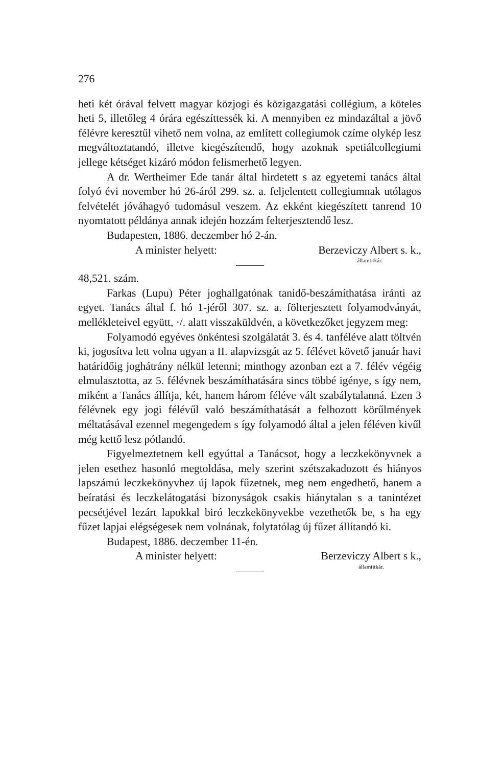276
heti két órával felvett magyar közjogi és közigazgatási collégium, a köteles heti 5, illetőleg 4 órára egészíttessék ki. A mennyiben ez mindazáltal a jövő félévre keresztűl vihető nem volna, az említett collegiumok czíme olykép lesz megváltoztatandó, illetve kiegészítendő, hogy azoknak spetiálcollegiumi jellege kétséget kizáró módon felismerhető legyen.
A dr. Wertheimer Ede tanár által hirdetett s az egyetemi tanács által folyó évi november hó 26-áról 299. sz. a. feljelentett collegiumnak utólagos felvételét jóváhagyó tudomásul veszem. Az ekként kiegészített tanrend 10 nyomtatott példánya annak idején hozzám felterjesztendő lesz.
Budapesten, 1886. deczember hó 2-án.
A minister helyett: Berzeviczy Albert s. k.,
államtitkár.
48,521. szám.
Farkas (Lupu) Péter joghallgatónak tanidő-beszámíthatása iránti az egyet. Tanács által f. hó 1-jéről 307. sz. a. fölterjesztett folyamodványát, mellékleteivel együtt, ·/. alatt visszaküldvén, a következőket jegyzem meg:
Folyamodó egyéves önkéntesi szolgálatát 3. és 4. tanféléve alatt töltvén ki, jogosítva lett volna ugyan a II. alapvizsgát az 5. félévet követő január havi határidőig joghátrány nélkül letenni; minthogy azonban ezt a 7. félév végéig elmulasztotta, az 5. félévnek beszámíthatására sincs többé igénye, s így nem, miként a Tanács állítja, két, hanem három féléve vált szabálytalanná. Ezen 3 félévnek egy jogi félévűl való beszámíthatását a felhozott körűlmények méltatásával ezennel megengedem s így folyamodó által a jelen féléven kivűl még kettő lesz pótlandó.
Figyelmeztetnem kell egyúttal a Tanácsot, hogy a leczkekönyvnek a jelen esethez hasonló megtoldása, mely szerint szétszakadozott és hiányos lapszámú leczkekönyvhez új lapok fűzetnek, meg nem engedhető, hanem a beíratási és leczkelátogatási bizonyságok csakis hiánytalan s a tanintézet pecsétjével lezárt lapokkal biró leczkekönyvekbe vezethetők be, s ha egy fűzet lapjai elégségesek nem volnának, folytatólag új fűzet állítandó ki.
Budapest, 1886. deczember 11-én.
A minister helyett: Berzeviczy Albert s k.,
államtitkár.